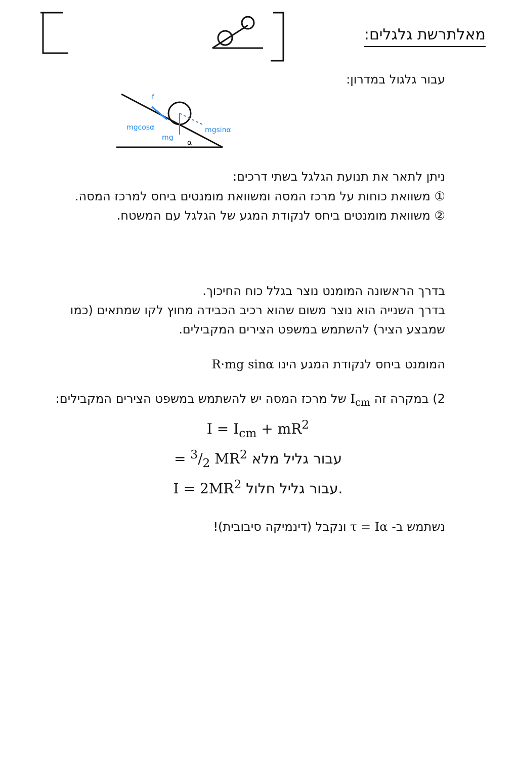מאלתרשת גלגלים:
עבור גלגול במדרון:
mgcosα
mg
mgsinα
f
α
ניתן לתאר את תנועת הגלגל בשתי דרכים:
① משוואת כוחות על מרכז המסה ומשוואת מומנטים ביחס למרכז המסה.
② משוואת מומנטים ביחס לנקודת המגע של הגלגל עם המשטח.
בדרך הראשונה המומנט נוצר בגלל כוח החיכוך.
בדרך השנייה הוא נוצר משום שהוא רכיב הכבידה מחוץ לקו שמתאים (כמו שמבצע הציר) להשתמש במשפט הצירים המקבילים.
המומנט ביחס לנקודת המגע הינו R·mg sinα
2) במקרה זה I<sub>cm</sub> של מרכז המסה יש להשתמש במשפט הצירים המקבילים:
I = I<sub>cm</sub> + mR<sup>2</sup>
= 3/2 MR<sup>2</sup> עבור גליל מלא
I = 2MR<sup>2</sup> עבור גליל חלול.
נשתמש ב- τ = Iα ונקבל (דינמיקה סיבובית)!